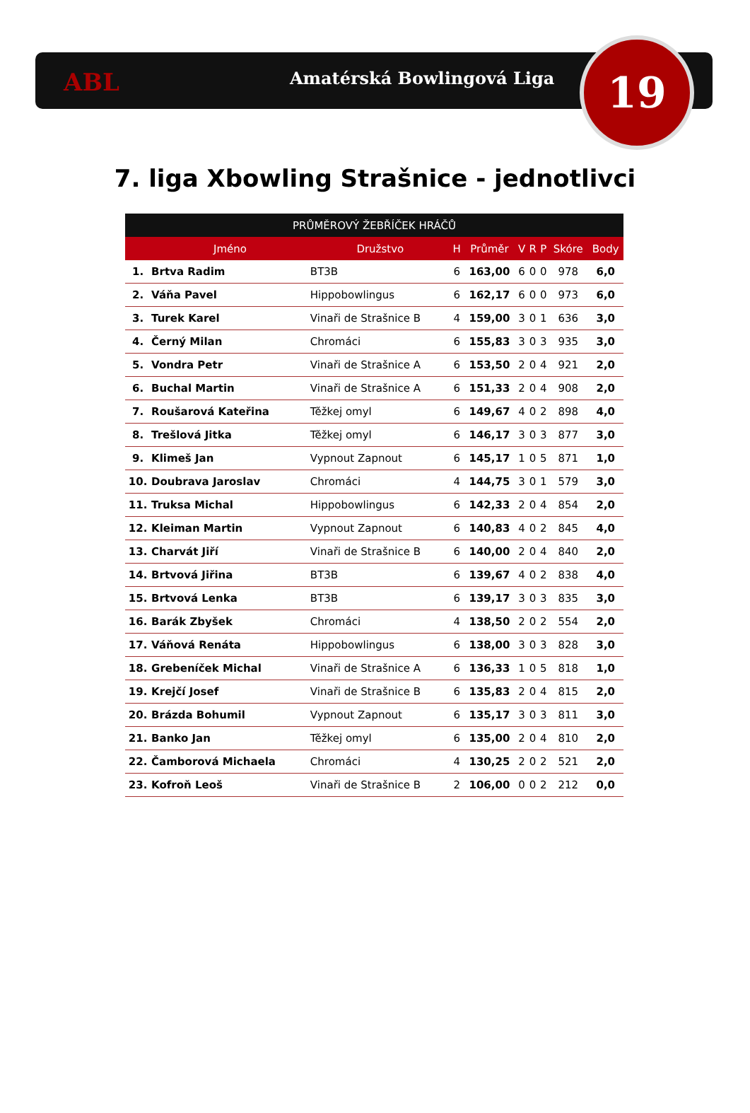ABL Amatérská Bowlingová Liga 19
7. liga Xbowling Strašnice - jednotlivci
| PRŮMĚROVÝ ŽEBŘÍČEK HRÁČŮ | | | | | | | | | |
| --- | --- | --- | --- | --- | --- | --- | --- | --- | --- |
| | Jméno | Družstvo | H | Průměr | V | R | P | Skóre | Body |
| 1. | Brtva Radim | BT3B | 6 | 163,00 | 6 | 0 | 0 | 978 | 6,0 |
| 2. | Váňa Pavel | Hippobowlingus | 6 | 162,17 | 6 | 0 | 0 | 973 | 6,0 |
| 3. | Turek Karel | Vinaři de Strašnice B | 4 | 159,00 | 3 | 0 | 1 | 636 | 3,0 |
| 4. | Černý Milan | Chromáci | 6 | 155,83 | 3 | 0 | 3 | 935 | 3,0 |
| 5. | Vondra Petr | Vinaři de Strašnice A | 6 | 153,50 | 2 | 0 | 4 | 921 | 2,0 |
| 6. | Buchal Martin | Vinaři de Strašnice A | 6 | 151,33 | 2 | 0 | 4 | 908 | 2,0 |
| 7. | Roušarová Kateřina | Těžkej omyl | 6 | 149,67 | 4 | 0 | 2 | 898 | 4,0 |
| 8. | Trešlová Jitka | Těžkej omyl | 6 | 146,17 | 3 | 0 | 3 | 877 | 3,0 |
| 9. | Klimeš Jan | Vypnout Zapnout | 6 | 145,17 | 1 | 0 | 5 | 871 | 1,0 |
| 10. | Doubrava Jaroslav | Chromáci | 4 | 144,75 | 3 | 0 | 1 | 579 | 3,0 |
| 11. | Truksa Michal | Hippobowlingus | 6 | 142,33 | 2 | 0 | 4 | 854 | 2,0 |
| 12. | Kleiman Martin | Vypnout Zapnout | 6 | 140,83 | 4 | 0 | 2 | 845 | 4,0 |
| 13. | Charvát Jiří | Vinaři de Strašnice B | 6 | 140,00 | 2 | 0 | 4 | 840 | 2,0 |
| 14. | Brtvová Jiřina | BT3B | 6 | 139,67 | 4 | 0 | 2 | 838 | 4,0 |
| 15. | Brtvová Lenka | BT3B | 6 | 139,17 | 3 | 0 | 3 | 835 | 3,0 |
| 16. | Barák Zbyšek | Chromáci | 4 | 138,50 | 2 | 0 | 2 | 554 | 2,0 |
| 17. | Váňová Renáta | Hippobowlingus | 6 | 138,00 | 3 | 0 | 3 | 828 | 3,0 |
| 18. | Grebeníček Michal | Vinaři de Strašnice A | 6 | 136,33 | 1 | 0 | 5 | 818 | 1,0 |
| 19. | Krejčí Josef | Vinaři de Strašnice B | 6 | 135,83 | 2 | 0 | 4 | 815 | 2,0 |
| 20. | Brázda Bohumil | Vypnout Zapnout | 6 | 135,17 | 3 | 0 | 3 | 811 | 3,0 |
| 21. | Banko Jan | Těžkej omyl | 6 | 135,00 | 2 | 0 | 4 | 810 | 2,0 |
| 22. | Čamborová Michaela | Chromáci | 4 | 130,25 | 2 | 0 | 2 | 521 | 2,0 |
| 23. | Kofroň Leoš | Vinaři de Strašnice B | 2 | 106,00 | 0 | 0 | 2 | 212 | 0,0 |